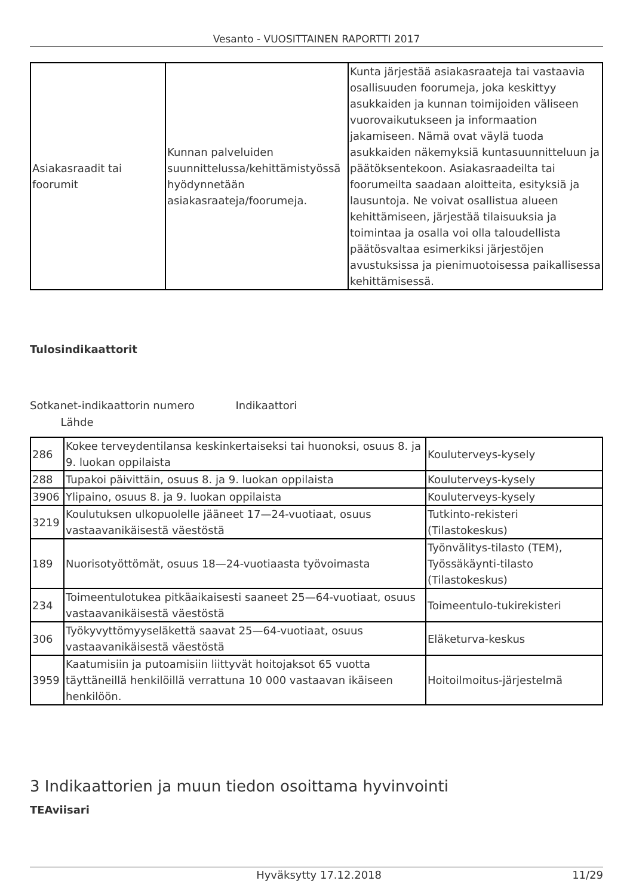Vesanto - VUOSITTAINEN RAPORTTI 2017
| Asiakasraadit tai foorumit | Kunnan palveluiden suunnittelussa/kehittämistyössä hyödynnetään asiakasraateja/foorumeja. | Kunta järjestää asiakasraateja tai vastaavia osallisuuden foorumeja, joka keskittyy asukkaiden ja kunnan toimijoiden väliseen vuorovaikutukseen ja informaation jakamiseen. Nämä ovat väylä tuoda asukkaiden näkemyksiä kuntasuunnitteluun ja päätöksentekoon. Asiakasraadeilta tai foorumeilta saadaan aloitteita, esityksiä ja lausuntoja. Ne voivat osallistua alueen kehittämiseen, järjestää tilaisuuksia ja toimintaa ja osalla voi olla taloudellista päätösvaltaa esimerkiksi järjestöjen avustuksissa ja pienimuotoisessa paikallisessa kehittämisessä. |
Tulosindikaattorit
Sotkanet-indikaattorin numero Indikaattori
Lähde
| 286 | Kokee terveydentilansa keskinkertaiseksi tai huonoksi, osuus 8. ja 9. luokan oppilaista | Kouluterveys-kysely |
| 288 | Tupakoi päivittäin, osuus 8. ja 9. luokan oppilaista | Kouluterveys-kysely |
| 3906 | Ylipaino, osuus 8. ja 9. luokan oppilaista | Kouluterveys-kysely |
| 3219 | Koulutuksen ulkopuolelle jääneet 17—24-vuotiaat, osuus vastaavanikäisestä väestöstä | Tutkinto-rekisteri (Tilastokeskus) |
| 189 | Nuorisotyöttömät, osuus 18—24-vuotiaasta työvoimasta | Työnvälitys-tilasto (TEM), Työssäkäynti-tilasto (Tilastokeskus) |
| 234 | Toimeentulotukea pitkäaikaisesti saaneet 25—64-vuotiaat, osuus vastaavanikäisestä väestöstä | Toimeentulo-tukirekisteri |
| 306 | Työkyvyttömyyseläkettä saavat 25—64-vuotiaat, osuus vastaavanikäisestä väestöstä | Eläketurva-keskus |
| 3959 | Kaatumisiin ja putoamisiin liittyvät hoitojaksot 65 vuotta täyttäneillä henkilöillä verrattuna 10 000 vastaavan ikäiseen henkilöön. | Hoitoilmoitus-järjestelmä |
3 Indikaattorien ja muun tiedon osoittama hyvinvointi
TEAviisari
Hyväksytty 17.12.2018 11/29